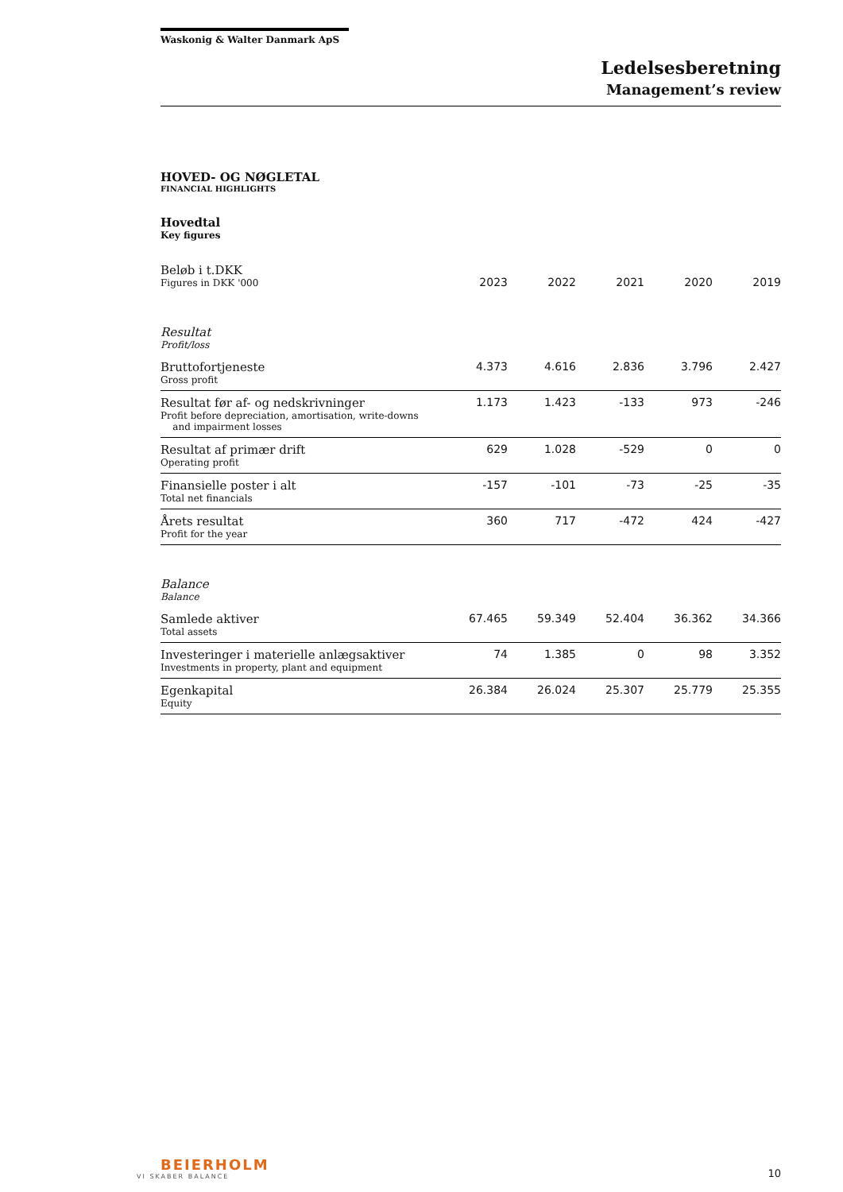Waskonig & Walter Danmark ApS
Ledelsesberetning
Management’s review
HOVED- OG NØGLETAL
FINANCIAL HIGHLIGHTS
Hovedtal
Key figures
| Beløb i t.DKK Figures in DKK '000 | 2023 | 2022 | 2021 | 2020 | 2019 |
| --- | --- | --- | --- | --- | --- |
| Resultat Profit/loss | | | | | |
| Bruttofortjeneste Gross profit | 4.373 | 4.616 | 2.836 | 3.796 | 2.427 |
| Resultat før af- og nedskrivninger Profit before depreciation, amortisation, write-downs and impairment losses | 1.173 | 1.423 | -133 | 973 | -246 |
| Resultat af primær drift Operating profit | 629 | 1.028 | -529 | 0 | 0 |
| Finansielle poster i alt Total net financials | -157 | -101 | -73 | -25 | -35 |
| Årets resultat Profit for the year | 360 | 717 | -472 | 424 | -427 |
| Balance Balance | | | | | |
| Samlede aktiver Total assets | 67.465 | 59.349 | 52.404 | 36.362 | 34.366 |
| Investeringer i materielle anlægsaktiver Investments in property, plant and equipment | 74 | 1.385 | 0 | 98 | 3.352 |
| Egenkapital Equity | 26.384 | 26.024 | 25.307 | 25.779 | 25.355 |
BEIERHOLM
VI SKABER BALANCE
10